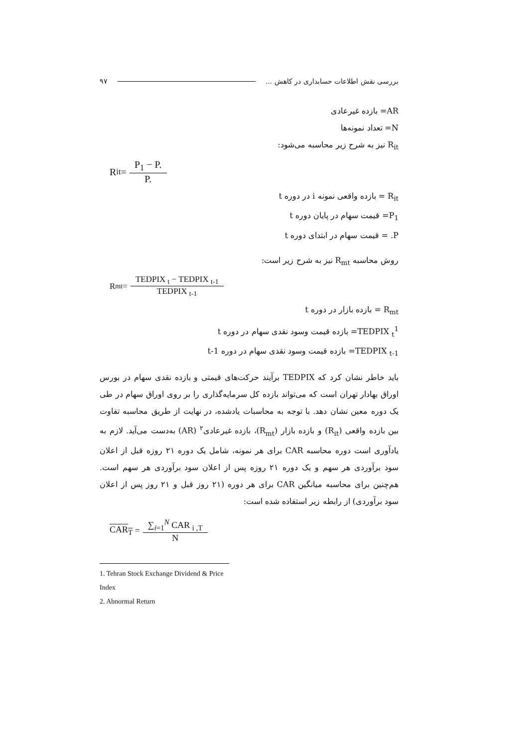بررسی نقش اطلاعات حسابداری در کاهش ... ۹۷
AR= بازده غیرعادی
N= تعداد نمونه‌ها
R<sub>it</sub> نیز به شرح زیر محاسبه می‌شود:
R<sub>it</sub>= P<sub>1</sub> − P. P.
R<sub>it</sub> = بازده واقعی نمونه i در دوره t
P<sub>1</sub>= قیمت سهام در پایان دوره t
P. = قیمت سهام در ابتدای دوره t
روش محاسبه R<sub>mt</sub> نیز به شرح زیر است:
R<sub>mt</sub>= TEDPIX <sub>t</sub> − TEDPIX <sub>t-1</sub> TEDPIX <sub>t-1</sub>
R<sub>mt</sub> = بازده بازار در دوره t
TEDPIX <sub>t</sub><sup>1</sup>= بازده قیمت وسود نقدی سهام در دوره t
TEDPIX <sub>t-1</sub>= بازده قیمت وسود نقدی سهام در دوره t-1
باید خاطر نشان کرد که TEDPIX برآیند حرکت‌های قیمتی و بازده نقدی سهام در بورس اوراق بهادار تهران است که می‌تواند بازده کل سرمایه‌گذاری را بر روی اوراق سهام در طی یک دوره معین نشان دهد. با توجه به محاسبات یادشده، در نهایت از طریق محاسبه تفاوت بین بازده واقعی (R<sub>it</sub>) و بازده بازار (R<sub>mt</sub>)، بازده غیرعادی<sup>۲</sup> (AR) به‌دست می‌آید. لازم به یادآوری است دوره محاسبه CAR برای هر نمونه، شامل یک دوره ۲۱ روزه قبل از اعلان سود برآوردی هر سهم و یک دوره ۲۱ روزه پس از اعلان سود برآوردی هر سهم است. هم‌چنین برای محاسبه میانگین CAR برای هر دوره (۲۱ روز قبل و ۲۱ روز پس از اعلان سود برآوردی) از رابطه زیر استفاده شده است:
CAR<sub>T</sub> = ∑<sub>i=1</sub><sup>N</sup> CAR <sub>i ,T</sub> N
1. Tehran Stock Exchange Dividend & Price Index
2. Abnormal Return